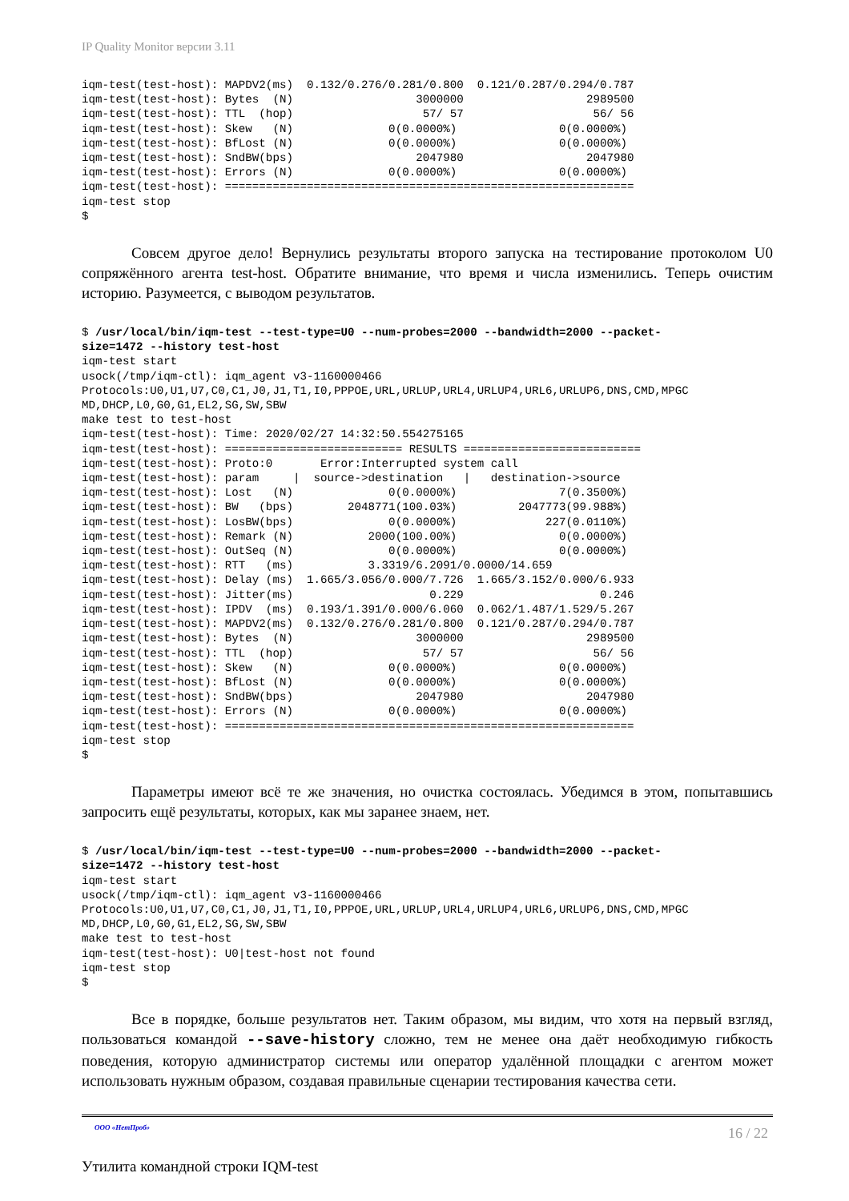IP Quality Monitor версии 3.11
iqm-test(test-host): MAPDV2(ms)  0.132/0.276/0.281/0.800  0.121/0.287/0.294/0.787
iqm-test(test-host): Bytes  (N)                  3000000                  2989500
iqm-test(test-host): TTL  (hop)                   57/ 57                   56/ 56
iqm-test(test-host): Skew   (N)              0(0.0000%)               0(0.0000%)
iqm-test(test-host): BfLost (N)              0(0.0000%)               0(0.0000%)
iqm-test(test-host): SndBW(bps)                  2047980                  2047980
iqm-test(test-host): Errors (N)              0(0.0000%)               0(0.0000%)
iqm-test(test-host): ============================================================
iqm-test stop
$
Совсем другое дело! Вернулись результаты второго запуска на тестирование протоколом U0 сопряжённого агента test-host. Обратите внимание, что время и числа изменились. Теперь очистим историю. Разумеется, с выводом результатов.
$ /usr/local/bin/iqm-test --test-type=U0 --num-probes=2000 --bandwidth=2000 --packet-
size=1472 --history test-host
iqm-test start
usock(/tmp/iqm-ctl): iqm_agent v3-1160000466
Protocols:U0,U1,U7,C0,C1,J0,J1,T1,I0,PPPOE,URL,URLUP,URL4,URLUP4,URL6,URLUP6,DNS,CMD,MPGC
MD,DHCP,L0,G0,G1,EL2,SG,SW,SBW
make test to test-host
iqm-test(test-host): Time: 2020/02/27 14:32:50.554275165
iqm-test(test-host): ========================== RESULTS ==========================
iqm-test(test-host): Proto:0       Error:Interrupted system call
iqm-test(test-host): param     |  source->destination   |   destination->source
iqm-test(test-host): Lost   (N)              0(0.0000%)               7(0.3500%)
iqm-test(test-host): BW   (bps)        2048771(100.03%)         2047773(99.988%)
iqm-test(test-host): LosBW(bps)              0(0.0000%)             227(0.0110%)
iqm-test(test-host): Remark (N)           2000(100.00%)               0(0.0000%)
iqm-test(test-host): OutSeq (N)              0(0.0000%)               0(0.0000%)
iqm-test(test-host): RTT   (ms)           3.3319/6.2091/0.0000/14.659
iqm-test(test-host): Delay (ms)  1.665/3.056/0.000/7.726  1.665/3.152/0.000/6.933
iqm-test(test-host): Jitter(ms)                    0.229                    0.246
iqm-test(test-host): IPDV  (ms)  0.193/1.391/0.000/6.060  0.062/1.487/1.529/5.267
iqm-test(test-host): MAPDV2(ms)  0.132/0.276/0.281/0.800  0.121/0.287/0.294/0.787
iqm-test(test-host): Bytes  (N)                  3000000                  2989500
iqm-test(test-host): TTL  (hop)                   57/ 57                   56/ 56
iqm-test(test-host): Skew   (N)              0(0.0000%)               0(0.0000%)
iqm-test(test-host): BfLost (N)              0(0.0000%)               0(0.0000%)
iqm-test(test-host): SndBW(bps)                  2047980                  2047980
iqm-test(test-host): Errors (N)              0(0.0000%)               0(0.0000%)
iqm-test(test-host): ============================================================
iqm-test stop
$
Параметры имеют всё те же значения, но очистка состоялась. Убедимся в этом, попытавшись запросить ещё результаты, которых, как мы заранее знаем, нет.
$ /usr/local/bin/iqm-test --test-type=U0 --num-probes=2000 --bandwidth=2000 --packet-
size=1472 --history test-host
iqm-test start
usock(/tmp/iqm-ctl): iqm_agent v3-1160000466
Protocols:U0,U1,U7,C0,C1,J0,J1,T1,I0,PPPOE,URL,URLUP,URL4,URLUP4,URL6,URLUP6,DNS,CMD,MPGC
MD,DHCP,L0,G0,G1,EL2,SG,SW,SBW
make test to test-host
iqm-test(test-host): U0|test-host not found
iqm-test stop
$
Все в порядке, больше результатов нет. Таким образом, мы видим, что хотя на первый взгляд, пользоваться командой --save-history сложно, тем не менее она даёт необходимую гибкость поведения, которую администратор системы или оператор удалённой площадки с агентом может использовать нужным образом, создавая правильные сценарии тестирования качества сети.
ООО «НетПроб» 16 / 22
Утилита командной строки IQM-test